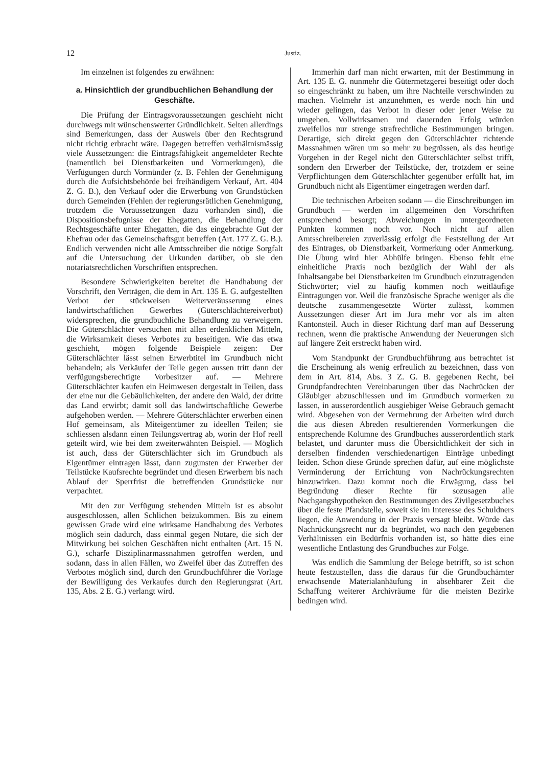12 Justiz.
Im einzelnen ist folgendes zu erwähnen:
a. Hinsichtlich der grundbuchlichen Behandlung der Geschäfte.
Die Prüfung der Eintragsvoraussetzungen geschieht nicht durchwegs mit wünschenswerter Gründlichkeit. Selten allerdings sind Bemerkungen, dass der Ausweis über den Rechtsgrund nicht richtig erbracht wäre. Dagegen betreffen verhältnismässig viele Aussetzungen: die Eintragsfähigkeit angemeldeter Rechte (namentlich bei Dienstbarkeiten und Vormerkungen), die Verfügungen durch Vormünder (z. B. Fehlen der Genehmigung durch die Aufsichtsbehörde bei freihändigem Verkauf, Art. 404 Z. G. B.), den Verkauf oder die Erwerbung von Grundstücken durch Gemeinden (Fehlen der regierungsrätlichen Genehmigung, trotzdem die Voraussetzungen dazu vorhanden sind), die Dispositionsbefugnisse der Ehegatten, die Behandlung der Rechtsgeschäfte unter Ehegatten, die das eingebrachte Gut der Ehefrau oder das Gemeinschaftsgut betreffen (Art. 177 Z. G. B.). Endlich verwenden nicht alle Amtsschreiber die nötige Sorgfalt auf die Untersuchung der Urkunden darüber, ob sie den notariatsrechtlichen Vorschriften entsprechen.
Besondere Schwierigkeiten bereitet die Handhabung der Vorschrift, den Verträgen, die dem in Art. 135 E. G. aufgestellten Verbot der stückweisen Weiterveräusserung eines landwirtschaftlichen Gewerbes (Güterschlächtereiverbot) widersprechen, die grundbuchliche Behandlung zu verweigern. Die Güterschlächter versuchen mit allen erdenklichen Mitteln, die Wirksamkeit dieses Verbotes zu beseitigen. Wie das etwa geschieht, mögen folgende Beispiele zeigen: Der Güterschlächter lässt seinen Erwerbtitel im Grundbuch nicht behandeln; als Verkäufer der Teile gegen aussen tritt dann der verfügungsberechtigte Vorbesitzer auf. — Mehrere Güterschlächter kaufen ein Heimwesen dergestalt in Teilen, dass der eine nur die Gebäulichkeiten, der andere den Wald, der dritte das Land erwirbt; damit soll das landwirtschaftliche Gewerbe aufgehoben werden. — Mehrere Güterschlächter erwerben einen Hof gemeinsam, als Miteigentümer zu ideellen Teilen; sie schliessen alsdann einen Teilungsvertrag ab, worin der Hof reell geteilt wird, wie bei dem zweiterwähnten Beispiel. — Möglich ist auch, dass der Güterschlächter sich im Grundbuch als Eigentümer eintragen lässt, dann zugunsten der Erwerber der Teilstücke Kaufsrechte begründet und diesen Erwerbern bis nach Ablauf der Sperrfrist die betreffenden Grundstücke nur verpachtet.
Mit den zur Verfügung stehenden Mitteln ist es absolut ausgeschlossen, allen Schlichen beizukommen. Bis zu einem gewissen Grade wird eine wirksame Handhabung des Verbotes möglich sein dadurch, dass einmal gegen Notare, die sich der Mitwirkung bei solchen Geschäften nicht enthalten (Art. 15 N. G.), scharfe Disziplinarmassnahmen getroffen werden, und sodann, dass in allen Fällen, wo Zweifel über das Zutreffen des Verbotes möglich sind, durch den Grundbuchführer die Vorlage der Bewilligung des Verkaufes durch den Regierungsrat (Art. 135, Abs. 2 E. G.) verlangt wird.
Immerhin darf man nicht erwarten, mit der Bestimmung in Art. 135 E. G. nunmehr die Gütermetzgerei beseitigt oder doch so eingeschränkt zu haben, um ihre Nachteile verschwinden zu machen. Vielmehr ist anzunehmen, es werde noch hin und wieder gelingen, das Verbot in dieser oder jener Weise zu umgehen. Vollwirksamen und dauernden Erfolg würden zweifellos nur strenge strafrechtliche Bestimmungen bringen. Derartige, sich direkt gegen den Güterschlächter richtende Massnahmen wären um so mehr zu begrüssen, als das heutige Vorgehen in der Regel nicht den Güterschlächter selbst trifft, sondern den Erwerber der Teilstücke, der, trotzdem er seine Verpflichtungen dem Güterschlächter gegenüber erfüllt hat, im Grundbuch nicht als Eigentümer eingetragen werden darf.
Die technischen Arbeiten sodann — die Einschreibungen im Grundbuch — werden im allgemeinen den Vorschriften entsprechend besorgt; Abweichungen in untergeordneten Punkten kommen noch vor. Noch nicht auf allen Amtsschreibereien zuverlässig erfolgt die Feststellung der Art des Eintrages, ob Dienstbarkeit, Vormerkung oder Anmerkung. Die Übung wird hier Abhülfe bringen. Ebenso fehlt eine einheitliche Praxis noch bezüglich der Wahl der als Inhaltsangabe bei Dienstbarkeiten im Grundbuch einzutragenden Stichwörter; viel zu häufig kommen noch weitläufige Eintragungen vor. Weil die französische Sprache weniger als die deutsche zusammengesetzte Wörter zulässt, kommen Aussetzungen dieser Art im Jura mehr vor als im alten Kantonsteil. Auch in dieser Richtung darf man auf Besserung rechnen, wenn die praktische Anwendung der Neuerungen sich auf längere Zeit erstreckt haben wird.
Vom Standpunkt der Grundbuchführung aus betrachtet ist die Erscheinung als wenig erfreulich zu bezeichnen, dass von dem in Art. 814, Abs. 3 Z. G. B. gegebenen Recht, bei Grundpfandrechten Vereinbarungen über das Nachrücken der Gläubiger abzuschliessen und im Grundbuch vormerken zu lassen, in ausserordentlich ausgiebiger Weise Gebrauch gemacht wird. Abgesehen von der Vermehrung der Arbeiten wird durch die aus diesen Abreden resultierenden Vormerkungen die entsprechende Kolumne des Grundbuches ausserordentlich stark belastet, und darunter muss die Übersichtlichkeit der sich in derselben findenden verschiedenartigen Einträge unbedingt leiden. Schon diese Gründe sprechen dafür, auf eine möglichste Verminderung der Errichtung von Nachrückungsrechten hinzuwirken. Dazu kommt noch die Erwägung, dass bei Begründung dieser Rechte für sozusagen alle Nachgangshypotheken den Bestimmungen des Zivilgesetzbuches über die feste Pfandstelle, soweit sie im Interesse des Schuldners liegen, die Anwendung in der Praxis versagt bleibt. Würde das Nachrückungsrecht nur da begründet, wo nach den gegebenen Verhältnissen ein Bedürfnis vorhanden ist, so hätte dies eine wesentliche Entlastung des Grundbuches zur Folge.
Was endlich die Sammlung der Belege betrifft, so ist schon heute festzustellen, dass die daraus für die Grundbuchämter erwachsende Materialanhäufung in absehbarer Zeit die Schaffung weiterer Archivräume für die meisten Bezirke bedingen wird.